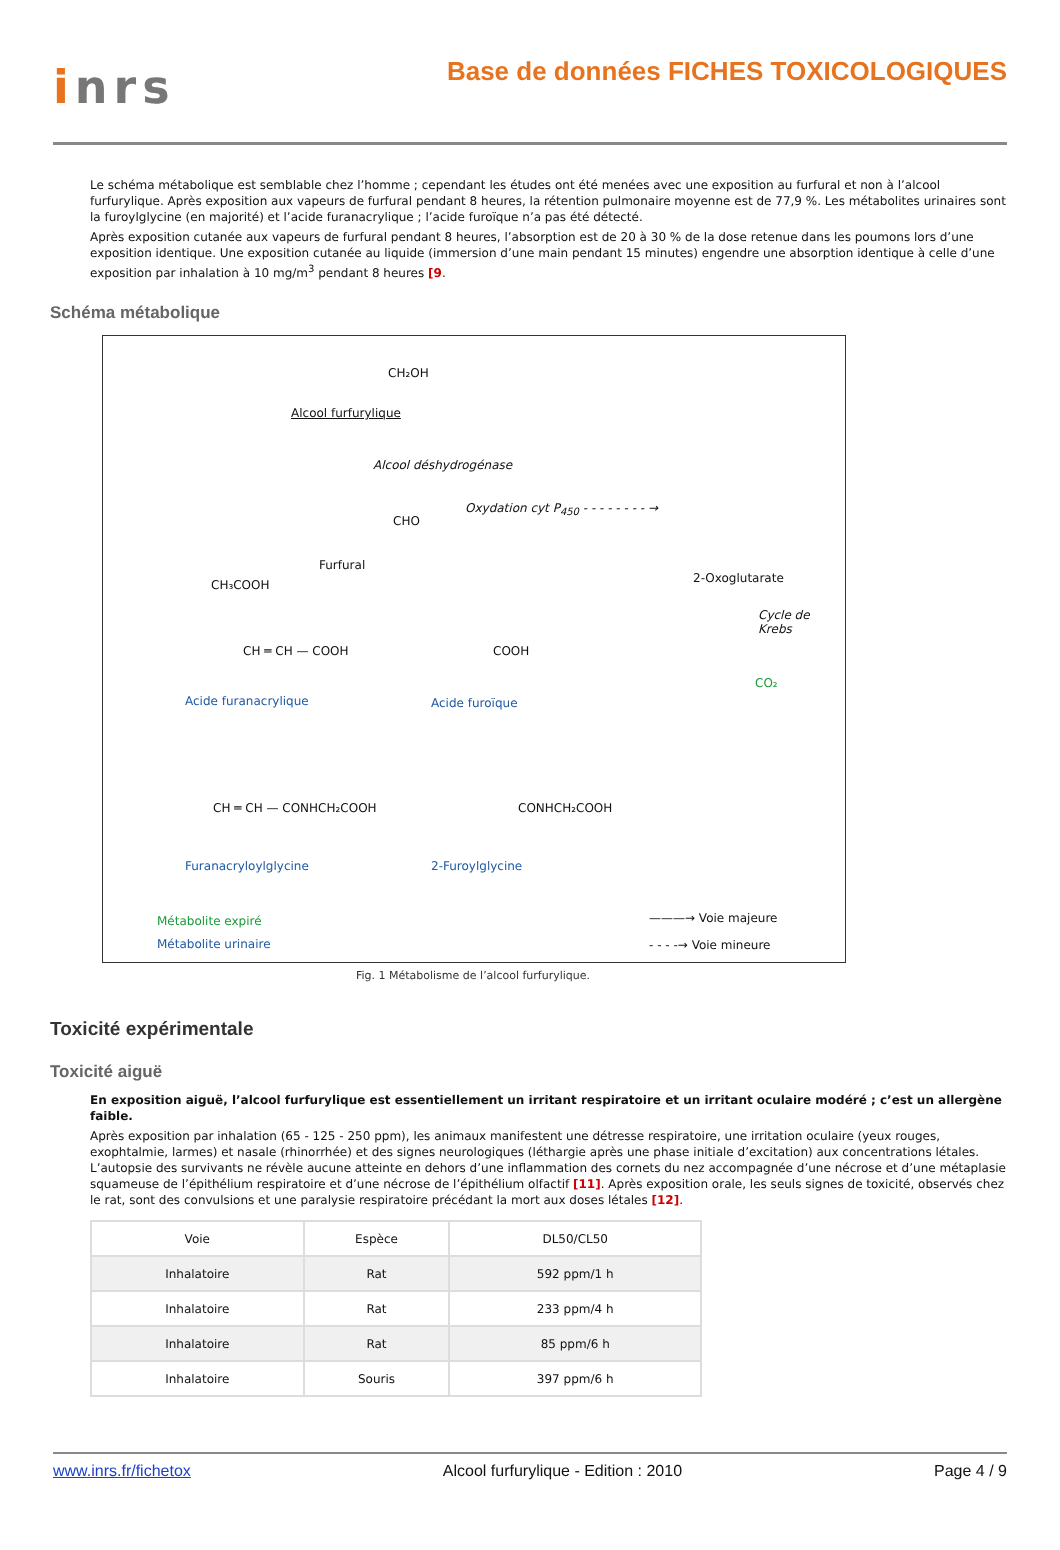inrs
Base de données FICHES TOXICOLOGIQUES
Le schéma métabolique est semblable chez l’homme ; cependant les études ont été menées avec une exposition au furfural et non à l’alcool furfurylique. Après exposition aux vapeurs de furfural pendant 8 heures, la rétention pulmonaire moyenne est de 77,9 %. Les métabolites urinaires sont la furoylglycine (en majorité) et l’acide furanacrylique ; l’acide furoïque n’a pas été détecté.
Après exposition cutanée aux vapeurs de furfural pendant 8 heures, l’absorption est de 20 à 30 % de la dose retenue dans les poumons lors d’une exposition identique. Une exposition cutanée au liquide (immersion d’une main pendant 15 minutes) engendre une absorption identique à celle d’une exposition par inhalation à 10 mg/m<sup>3</sup> pendant 8 heures [9.
Schéma métabolique
CH₂OH
Alcool furfurylique
Alcool déshydrogénase
CHO
Oxydation cyt P<sub>450</sub> - - - - - - - - →
Furfural
CH₃COOH 2-Oxoglutarate
Cycle de Krebs
CH ═ CH — COOH COOH
CO₂
Acide furanacrylique Acide furoïque
CH ═ CH — CONHCH₂COOH CONHCH₂COOH
Furanacryloylglycine 2-Furoylglycine
Métabolite expiré
Métabolite urinaire
———→ Voie majeure
- - - -→ Voie mineure
Fig. 1 Métabolisme de l’alcool furfurylique.
Toxicité expérimentale
Toxicité aiguë
En exposition aiguë, l’alcool furfurylique est essentiellement un irritant respiratoire et un irritant oculaire modéré ; c’est un allergène faible.
Après exposition par inhalation (65 - 125 - 250 ppm), les animaux manifestent une détresse respiratoire, une irritation oculaire (yeux rouges, exophtalmie, larmes) et nasale (rhinorrhée) et des signes neurologiques (léthargie après une phase initiale d’excitation) aux concentrations létales. L’autopsie des survivants ne révèle aucune atteinte en dehors d’une inflammation des cornets du nez accompagnée d’une nécrose et d’une métaplasie squameuse de l’épithélium respiratoire et d’une nécrose de l’épithélium olfactif [11]. Après exposition orale, les seuls signes de toxicité, observés chez le rat, sont des convulsions et une paralysie respiratoire précédant la mort aux doses létales [12].
| Voie | Espèce | DL50/CL50 |
| --- | --- | --- |
| Inhalatoire | Rat | 592 ppm/1 h |
| Inhalatoire | Rat | 233 ppm/4 h |
| Inhalatoire | Rat | 85 ppm/6 h |
| Inhalatoire | Souris | 397 ppm/6 h |
www.inrs.fr/fichetox Alcool furfurylique - Edition : 2010 Page 4 / 9